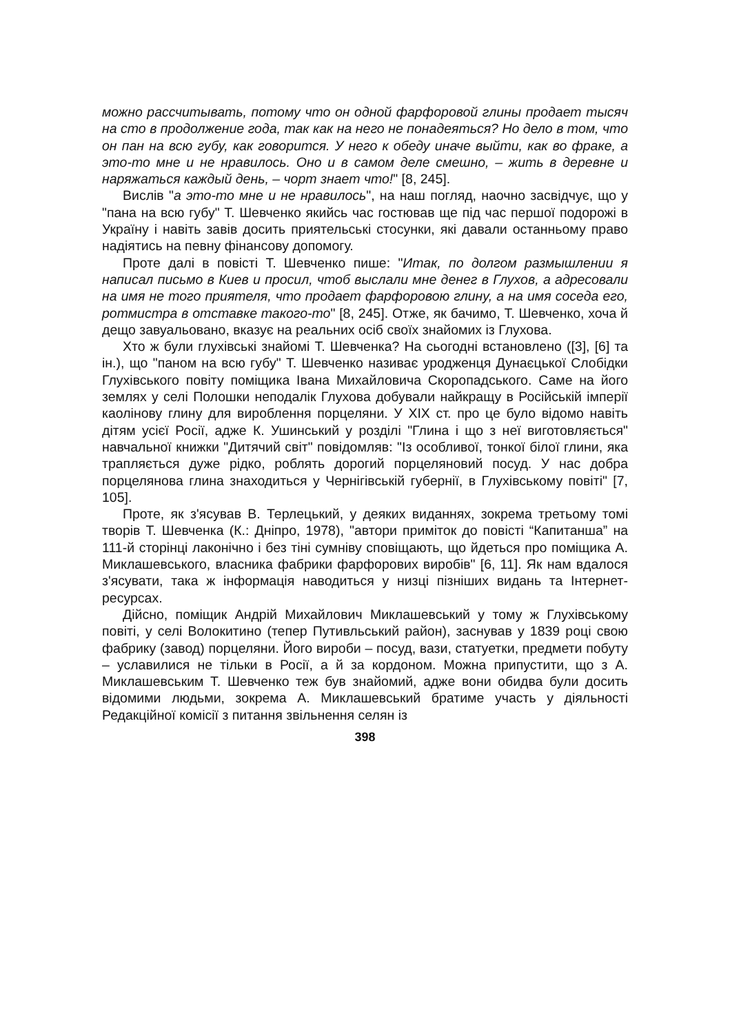можно рассчитывать, потому что он одной фарфоровой глины продает тысяч на сто в продолжение года, так как на него не понадеяться? Но дело в том, что он пан на всю губу, как говорится. У него к обеду иначе выйти, как во фраке, а это-то мне и не нравилось. Оно и в самом деле смешно, – жить в деревне и наряжаться каждый день, – чорт знает что!" [8, 245].
Вислів "а это-то мне и не нравилось", на наш погляд, наочно засвідчує, що у "пана на всю губу" Т. Шевченко якийсь час гостював ще під час першої подорожі в Україну і навіть завів досить приятельські стосунки, які давали останньому право надіятись на певну фінансову допомогу.
Проте далі в повісті Т. Шевченко пише: "Итак, по долгом размышлении я написал письмо в Киев и просил, чтоб выслали мне денег в Глухов, а адресовали на имя не того приятеля, что продает фарфоровою глину, а на имя соседа его, ротмистра в отставке такого-то" [8, 245]. Отже, як бачимо, Т. Шевченко, хоча й дещо завуальовано, вказує на реальних осіб своїх знайомих із Глухова.
Хто ж були глухівські знайомі Т. Шевченка? На сьогодні встановлено ([3], [6] та ін.), що "паном на всю губу" Т. Шевченко називає уродженця Дунаєцької Слобідки Глухівського повіту поміщика Івана Михайловича Скоропадського. Саме на його землях у селі Полошки неподалік Глухова добували найкращу в Російській імперії каолінову глину для вироблення порцеляни. У XIX ст. про це було відомо навіть дітям усієї Росії, адже К. Ушинський у розділі "Глина і що з неї виготовляється" навчальної книжки "Дитячий світ" повідомляв: "Із особливої, тонкої білої глини, яка трапляється дуже рідко, роблять дорогий порцеляновий посуд. У нас добра порцелянова глина знаходиться у Чернігівській губернії, в Глухівському повіті" [7, 105].
Проте, як з'ясував В. Терлецький, у деяких виданнях, зокрема третьому томі творів Т. Шевченка (К.: Дніпро, 1978), "автори приміток до повісті “Капитанша” на 111-й сторінці лаконічно і без тіні сумніву сповіщають, що йдеться про поміщика А. Миклашевського, власника фабрики фарфорових виробів" [6, 11]. Як нам вдалося з'ясувати, така ж інформація наводиться у низці пізніших видань та Інтернет-ресурсах.
Дійсно, поміщик Андрій Михайлович Миклашевський у тому ж Глухівському повіті, у селі Волокитино (тепер Путивльський район), заснував у 1839 році свою фабрику (завод) порцеляни. Його вироби – посуд, вази, статуетки, предмети побуту – уславилися не тільки в Росії, а й за кордоном. Можна припустити, що з А. Миклашевським Т. Шевченко теж був знайомий, адже вони обидва були досить відомими людьми, зокрема А. Миклашевський братиме участь у діяльності Редакційної комісії з питання звільнення селян із
398